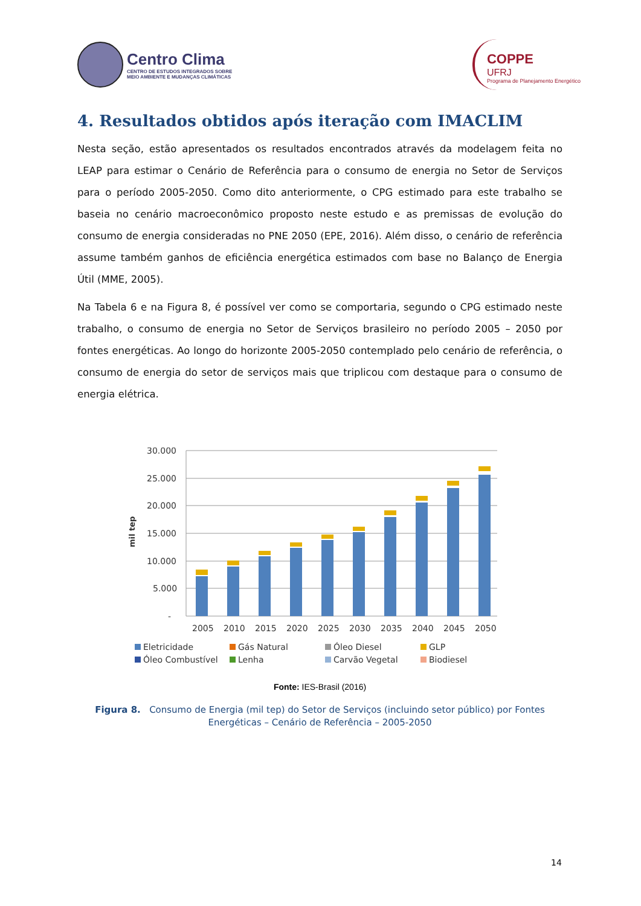Centro Clima
CENTRO DE ESTUDOS INTEGRADOS SOBRE
MEIO AMBIENTE E MUDANÇAS CLIMÁTICAS
COPPE
UFRJ
Programa de Planejamento Energético
4. Resultados obtidos após iteração com IMACLIM
Nesta seção, estão apresentados os resultados encontrados através da modelagem feita no LEAP para estimar o Cenário de Referência para o consumo de energia no Setor de Serviços para o período 2005-2050. Como dito anteriormente, o CPG estimado para este trabalho se baseia no cenário macroeconômico proposto neste estudo e as premissas de evolução do consumo de energia consideradas no PNE 2050 (EPE, 2016). Além disso, o cenário de referência assume também ganhos de eficiência energética estimados com base no Balanço de Energia Útil (MME, 2005).
Na Tabela 6 e na Figura 8, é possível ver como se comportaria, segundo o CPG estimado neste trabalho, o consumo de energia no Setor de Serviços brasileiro no período 2005 – 2050 por fontes energéticas. Ao longo do horizonte 2005-2050 contemplado pelo cenário de referência, o consumo de energia do setor de serviços mais que triplicou com destaque para o consumo de energia elétrica.
mil tep
30.000
25.000
20.000
15.000
10.000
5.000
-
2005
2010
2015
2020
2025
2030
2035
2040
2045
2050
Eletricidade
Gás Natural
Óleo Diesel
GLP
Óleo Combustível
Lenha
Carvão Vegetal
Biodiesel
Fonte: IES-Brasil (2016)
Figura 8. Consumo de Energia (mil tep) do Setor de Serviços (incluindo setor público) por Fontes Energéticas – Cenário de Referência – 2005-2050
14